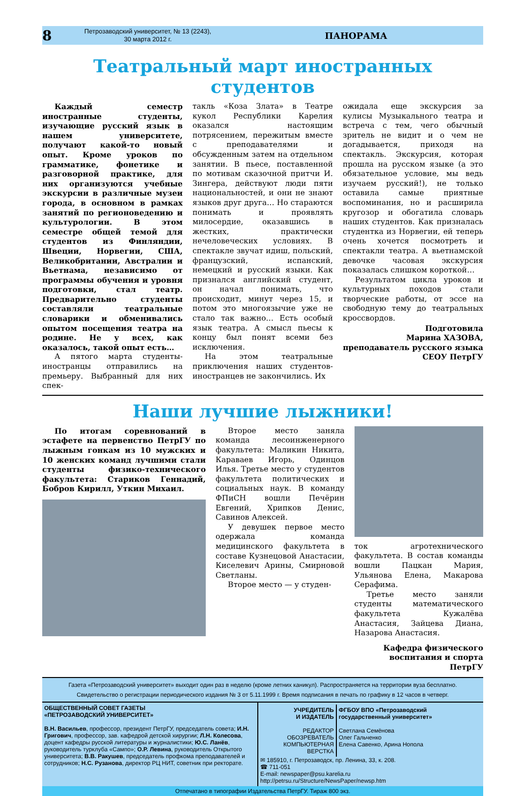8 Петрозаводский университет, № 13 (2243),
30 марта 2012 г. ПАНОРАМА
Театральный март иностранных студентов
Каждый семестр иностранные студенты, изучающие русский язык в нашем университете, получают какой-то новый опыт. Кроме уроков по грамматике, фонетике и разговорной практике, для них организуются учебные экскурсии в различные музеи города, в основном в рамках занятий по регионоведению и культурологии. В этом семестре общей темой для студентов из Финляндии, Швеции, Норвегии, США, Великобритании, Австралии и Вьетнама, независимо от программы обучения и уровня подготовки, стал театр. Предварительно студенты составляли театральные словарики и обменивались опытом посещения театра на родине. Не у всех, как оказалось, такой опыт есть…
А пятого марта студенты-иностранцы отправились на премьеру. Выбранный для них спек-
такль «Коза Злата» в Театре кукол Республики Карелия оказался настоящим потрясением, пережитым вместе с преподавателями и обсужденным затем на отдельном занятии. В пьесе, поставленной по мотивам сказочной притчи И. Зингера, действуют люди пяти национальностей, и они не знают языков друг друга… Но стараются понимать и проявлять милосердие, оказавшись в жестких, практически нечеловеческих условиях. В спектакле звучат идиш, польский, французский, испанский, немецкий и русский языки. Как признался английский студент, он начал понимать, что происходит, минут через 15, и потом это многоязычие уже не стало так важно… Есть особый язык театра. А смысл пьесы к концу был понят всеми без исключения.
На этом театральные приключения наших студентов-иностранцев не закончились. Их
ожидала еще экскурсия за кулисы Музыкального театра и встреча с тем, чего обычный зритель не видит и о чем не догадывается, приходя на спектакль. Экскурсия, которая прошла на русском языке (а это обязательное условие, мы ведь изучаем русский!), не только оставила самые приятные воспоминания, но и расширила кругозор и обогатила словарь наших студентов. Как призналась студентка из Норвегии, ей теперь очень хочется посмотреть и спектакли театра. А вьетнамской девочке часовая экскурсия показалась слишком короткой…
Результатом цикла уроков и культурных походов стали творческие работы, от эссе на свободную тему до театральных кроссвордов.
Подготовила
Марина ХАЗОВА,
преподаватель русского языка
СЕОУ ПетрГУ
Наши лучшие лыжники!
По итогам соревнований в эстафете на первенство ПетрГУ по лыжным гонкам из 10 мужских и 10 женских команд лучшими стали студенты физико-технического факультета: Стариков Геннадий, Бобров Кирилл, Уткин Михаил.
Второе место заняла команда лесоинженерного факультета: Маликин Никита, Караваев Игорь, Одинцов Илья. Третье место у студентов факультета политических и социальных наук. В команду ФПиСН вошли Печёрин Евгений, Хрипков Денис, Савинов Алексей.
У девушек первое место одержала команда медицинского факультета в составе Кузнецовой Анастасии, Киселевич Арины, Смирновой Светланы.
Второе место — у студен-
ток агротехнического факультета. В состав команды вошли Пацкан Мария, Ульянова Елена, Макарова Серафима.
Третье место заняли студенты математического факультета Кужалёва Анастасия, Зайцева Диана, Назарова Анастасия.
Кафедра физического
воспитания и спорта ПетрГУ
Газета «Петрозаводский университет» выходит один раз в неделю (кроме летних каникул). Распространяется на территории вуза бесплатно.
Свидетельство о регистрации периодического издания № 3 от 5.11.1999 г. Время подписания в печать по графику в 12 часов в четверг.
ОБЩЕСТВЕННЫЙ СОВЕТ ГАЗЕТЫ
«ПЕТРОЗАВОДСКИЙ УНИВЕРСИТЕТ»
В.Н. Васильев, профессор, президент ПетрГУ, председатель совета; И.Н. Григович, профессор, зав. кафедрой детской хирургии; Л.Н. Колесова, доцент кафедры русской литературы и журналистики; Ю.С. Ланёв, руководитель турклуба «Сампо»; О.Р. Левина, руководитель Открытого университета; В.В. Ракушев, председатель профкома преподавателей и сотрудников; Н.С. Рузанова, директор РЦ НИТ, советник при ректорате.
УЧРЕДИТЕЛЬ
И ИЗДАТЕЛЬ
РЕДАКТОР
ОБОЗРЕВАТЕЛЬ
КОМПЬЮТЕРНАЯ ВЕРСТКА
ФГБОУ ВПО «Петрозаводский государственный университет»
Светлана Семёнова
Олег Гальченко
Елена Савенко, Арина Нопола
✉ 185910, г. Петрозаводск, пр. Ленина, 33, к. 208.
☎ 711-051
E-mail: newspaper@psu.karelia.ru
http://petrsu.ru/Structure/NewsPaper/newsp.htm
Отпечатано в типографии Издательства ПетрГУ. Тираж 800 экз.